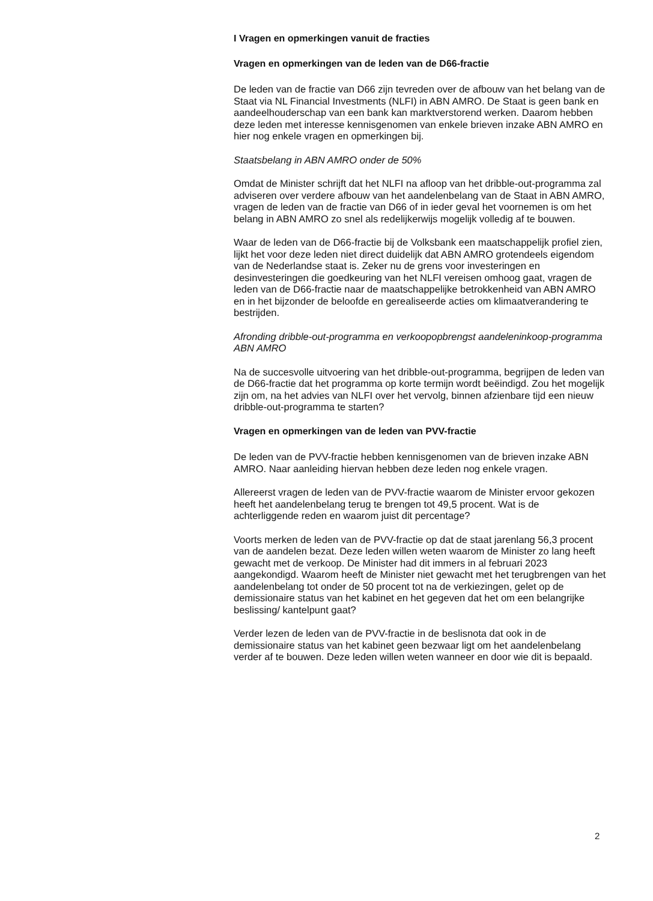I Vragen en opmerkingen vanuit de fracties
Vragen en opmerkingen van de leden van de D66-fractie
De leden van de fractie van D66 zijn tevreden over de afbouw van het belang van de Staat via NL Financial Investments (NLFI) in ABN AMRO. De Staat is geen bank en aandeelhouderschap van een bank kan marktverstorend werken. Daarom hebben deze leden met interesse kennisgenomen van enkele brieven inzake ABN AMRO en hier nog enkele vragen en opmerkingen bij.
Staatsbelang in ABN AMRO onder de 50%
Omdat de Minister schrijft dat het NLFI na afloop van het dribble-out-programma zal adviseren over verdere afbouw van het aandelenbelang van de Staat in ABN AMRO, vragen de leden van de fractie van D66 of in ieder geval het voornemen is om het belang in ABN AMRO zo snel als redelijkerwijs mogelijk volledig af te bouwen.
Waar de leden van de D66-fractie bij de Volksbank een maatschappelijk profiel zien, lijkt het voor deze leden niet direct duidelijk dat ABN AMRO grotendeels eigendom van de Nederlandse staat is. Zeker nu de grens voor investeringen en desinvesteringen die goedkeuring van het NLFI vereisen omhoog gaat, vragen de leden van de D66-fractie naar de maatschappelijke betrokkenheid van ABN AMRO en in het bijzonder de beloofde en gerealiseerde acties om klimaatverandering te bestrijden.
Afronding dribble-out-programma en verkoopopbrengst aandeleninkoop-programma ABN AMRO
Na de succesvolle uitvoering van het dribble-out-programma, begrijpen de leden van de D66-fractie dat het programma op korte termijn wordt beëindigd. Zou het mogelijk zijn om, na het advies van NLFI over het vervolg, binnen afzienbare tijd een nieuw dribble-out-programma te starten?
Vragen en opmerkingen van de leden van PVV-fractie
De leden van de PVV-fractie hebben kennisgenomen van de brieven inzake ABN AMRO. Naar aanleiding hiervan hebben deze leden nog enkele vragen.
Allereerst vragen de leden van de PVV-fractie waarom de Minister ervoor gekozen heeft het aandelenbelang terug te brengen tot 49,5 procent. Wat is de achterliggende reden en waarom juist dit percentage?
Voorts merken de leden van de PVV-fractie op dat de staat jarenlang 56,3 procent van de aandelen bezat. Deze leden willen weten waarom de Minister zo lang heeft gewacht met de verkoop. De Minister had dit immers in al februari 2023 aangekondigd. Waarom heeft de Minister niet gewacht met het terugbrengen van het aandelenbelang tot onder de 50 procent tot na de verkiezingen, gelet op de demissionaire status van het kabinet en het gegeven dat het om een belangrijke beslissing/ kantelpunt gaat?
Verder lezen de leden van de PVV-fractie in de beslisnota dat ook in de demissionaire status van het kabinet geen bezwaar ligt om het aandelenbelang verder af te bouwen. Deze leden willen weten wanneer en door wie dit is bepaald.
2